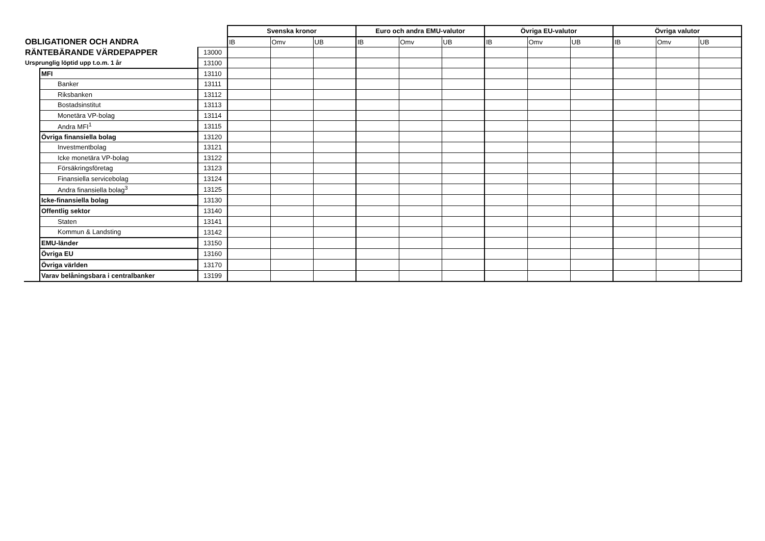| | | | Svenska kronor | | | Euro och andra EMU-valutor | | | Övriga EU-valutor | | | Övriga valutor | | |
| OBLIGATIONER OCH ANDRA | | | IB | Omv | UB | IB | Omv | UB | IB | Omv | UB | IB | Omv | UB |
| RÄNTEBÄRANDE VÄRDEPAPPER | | 13000 | | | | | | | | | | | | |
| Ursprunglig löptid upp t.o.m. 1 år | | 13100 | | | | | | | | | | | | |
| | MFI | 13110 | | | | | | | | | | | | |
| | Banker | 13111 | | | | | | | | | | | | |
| | Riksbanken | 13112 | | | | | | | | | | | | |
| | Bostadsinstitut | 13113 | | | | | | | | | | | | |
| | Monetära VP-bolag | 13114 | | | | | | | | | | | | |
| | Andra MFI<sup>1</sup> | 13115 | | | | | | | | | | | | |
| | Övriga finansiella bolag | 13120 | | | | | | | | | | | | |
| | Investmentbolag | 13121 | | | | | | | | | | | | |
| | Icke monetära VP-bolag | 13122 | | | | | | | | | | | | |
| | Försäkringsföretag | 13123 | | | | | | | | | | | | |
| | Finansiella servicebolag | 13124 | | | | | | | | | | | | |
| | Andra finansiella bolag<sup>3</sup> | 13125 | | | | | | | | | | | | |
| | Icke-finansiella bolag | 13130 | | | | | | | | | | | | |
| | Offentlig sektor | 13140 | | | | | | | | | | | | |
| | Staten | 13141 | | | | | | | | | | | | |
| | Kommun & Landsting | 13142 | | | | | | | | | | | | |
| | EMU-länder | 13150 | | | | | | | | | | | | |
| | Övriga EU | 13160 | | | | | | | | | | | | |
| | Övriga världen | 13170 | | | | | | | | | | | | |
| | Varav belåningsbara i centralbanker | 13199 | | | | | | | | | | | | |